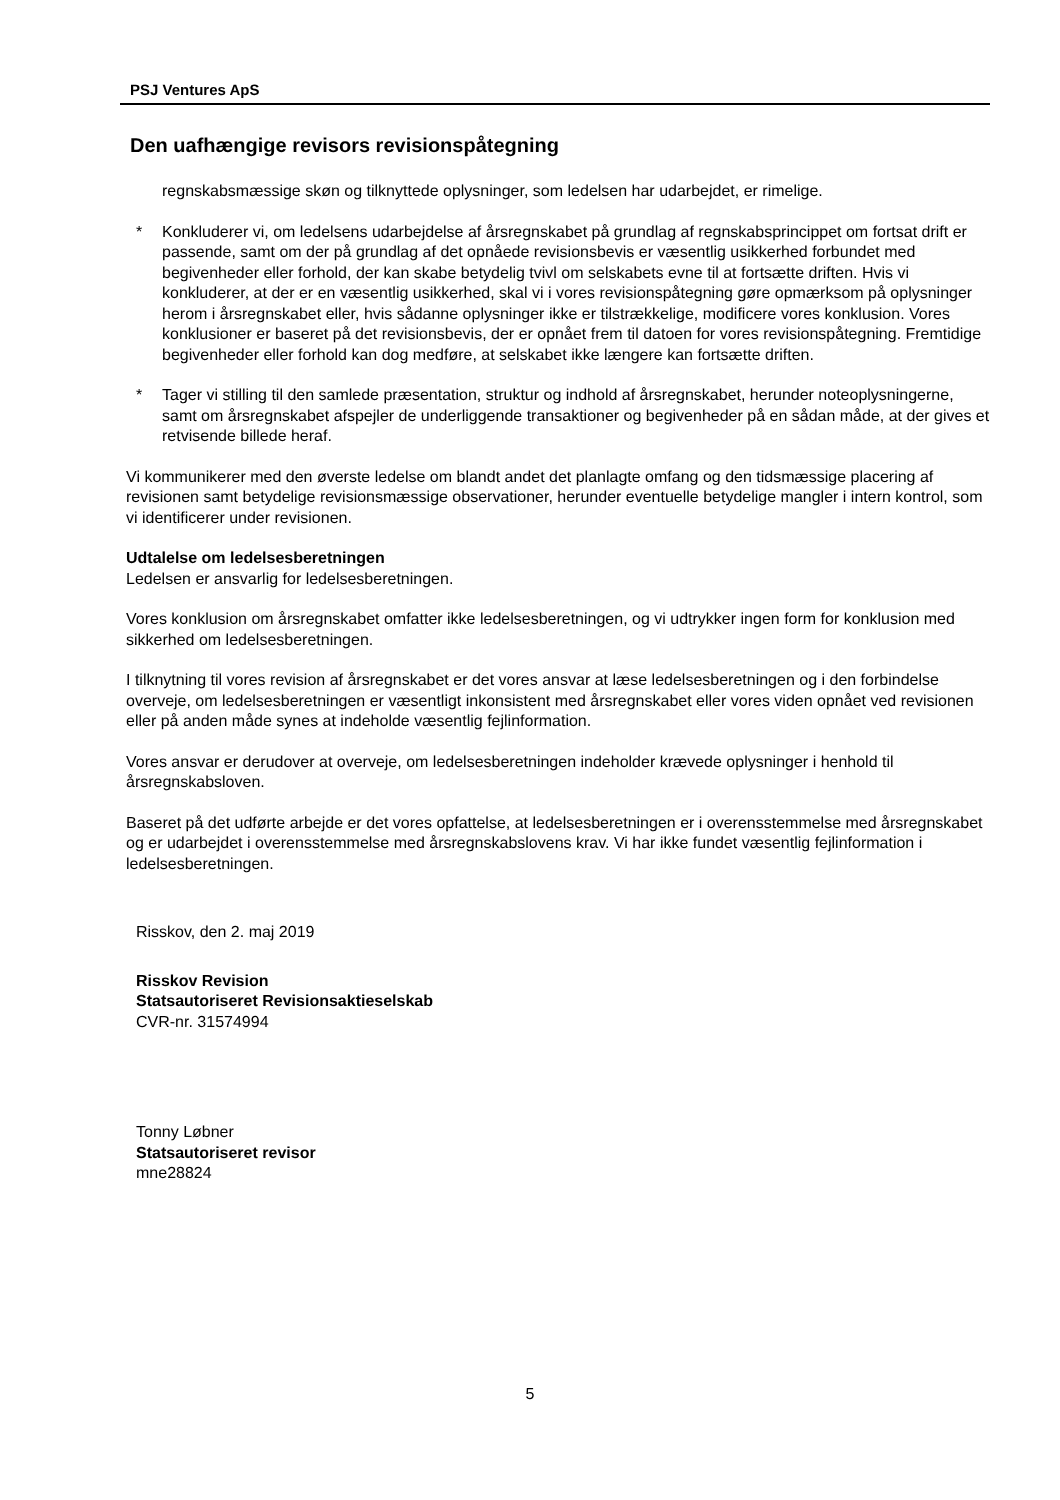PSJ Ventures ApS
Den uafhængige revisors revisionspåtegning
regnskabsmæssige skøn og tilknyttede oplysninger, som ledelsen har udarbejdet, er rimelige.
* Konkluderer vi, om ledelsens udarbejdelse af årsregnskabet på grundlag af regnskabsprincippet om fortsat drift er passende, samt om der på grundlag af det opnåede revisionsbevis er væsentlig usikkerhed forbundet med begivenheder eller forhold, der kan skabe betydelig tvivl om selskabets evne til at fortsætte driften. Hvis vi konkluderer, at der er en væsentlig usikkerhed, skal vi i vores revisionspåtegning gøre opmærksom på oplysninger herom i årsregnskabet eller, hvis sådanne oplysninger ikke er tilstrækkelige, modificere vores konklusion. Vores konklusioner er baseret på det revisionsbevis, der er opnået frem til datoen for vores revisionspåtegning. Fremtidige begivenheder eller forhold kan dog medføre, at selskabet ikke længere kan fortsætte driften.
* Tager vi stilling til den samlede præsentation, struktur og indhold af årsregnskabet, herunder noteoplysningerne, samt om årsregnskabet afspejler de underliggende transaktioner og begivenheder på en sådan måde, at der gives et retvisende billede heraf.
Vi kommunikerer med den øverste ledelse om blandt andet det planlagte omfang og den tidsmæssige placering af revisionen samt betydelige revisionsmæssige observationer, herunder eventuelle betydelige mangler i intern kontrol, som vi identificerer under revisionen.
Udtalelse om ledelsesberetningen
Ledelsen er ansvarlig for ledelsesberetningen.
Vores konklusion om årsregnskabet omfatter ikke ledelsesberetningen, og vi udtrykker ingen form for konklusion med sikkerhed om ledelsesberetningen.
I tilknytning til vores revision af årsregnskabet er det vores ansvar at læse ledelsesberetningen og i den forbindelse overveje, om ledelsesberetningen er væsentligt inkonsistent med årsregnskabet eller vores viden opnået ved revisionen eller på anden måde synes at indeholde væsentlig fejlinformation.
Vores ansvar er derudover at overveje, om ledelsesberetningen indeholder krævede oplysninger i henhold til årsregnskabsloven.
Baseret på det udførte arbejde er det vores opfattelse, at ledelsesberetningen er i overensstemmelse med årsregnskabet og er udarbejdet i overensstemmelse med årsregnskabslovens krav. Vi har ikke fundet væsentlig fejlinformation i ledelsesberetningen.
Risskov, den 2. maj 2019
Risskov Revision
Statsautoriseret Revisionsaktieselskab
CVR-nr. 31574994
Tonny Løbner
Statsautoriseret revisor
mne28824
5